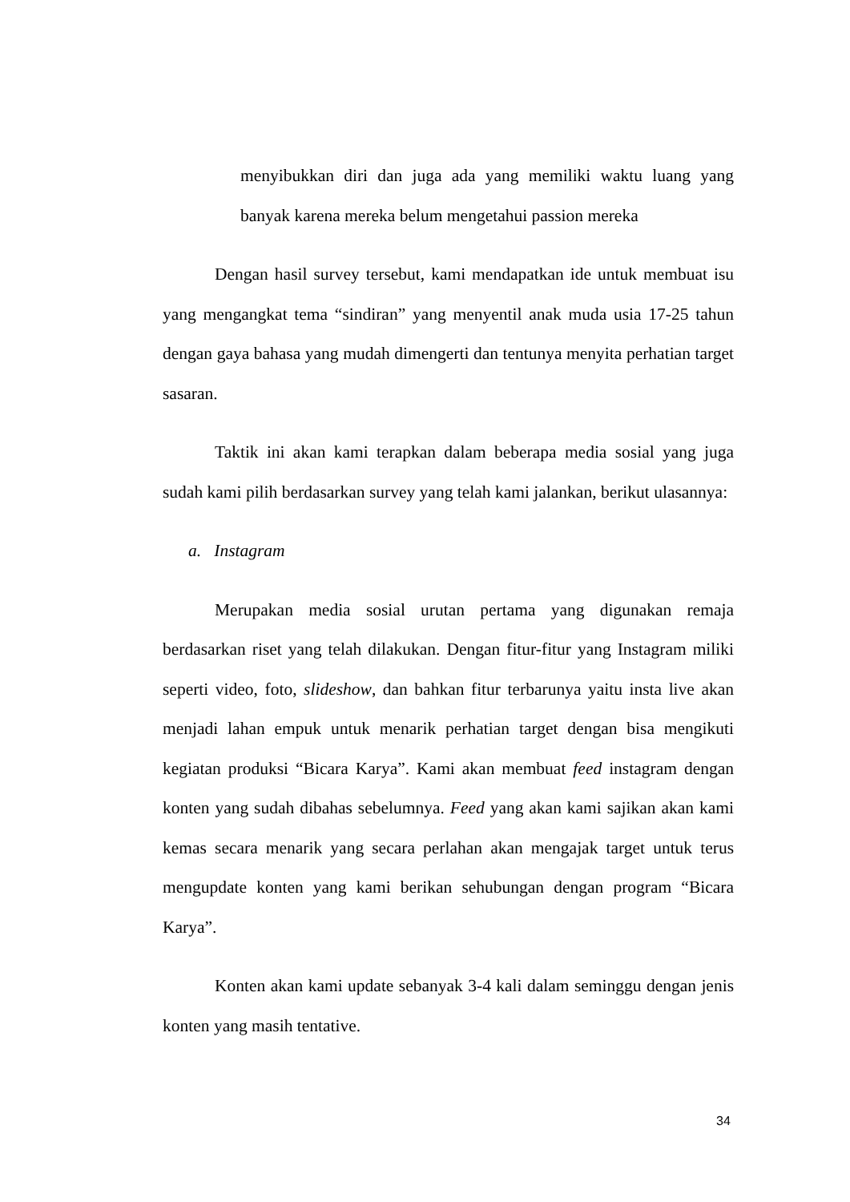menyibukkan diri dan juga ada yang memiliki waktu luang yang banyak karena mereka belum mengetahui passion mereka
Dengan hasil survey tersebut, kami mendapatkan ide untuk membuat isu yang mengangkat tema “sindiran” yang menyentil anak muda usia 17-25 tahun dengan gaya bahasa yang mudah dimengerti dan tentunya menyita perhatian target sasaran.
Taktik ini akan kami terapkan dalam beberapa media sosial yang juga sudah kami pilih berdasarkan survey yang telah kami jalankan, berikut ulasannya:
a. Instagram
Merupakan media sosial urutan pertama yang digunakan remaja berdasarkan riset yang telah dilakukan. Dengan fitur-fitur yang Instagram miliki seperti video, foto, slideshow, dan bahkan fitur terbarunya yaitu insta live akan menjadi lahan empuk untuk menarik perhatian target dengan bisa mengikuti kegiatan produksi “Bicara Karya”. Kami akan membuat feed instagram dengan konten yang sudah dibahas sebelumnya. Feed yang akan kami sajikan akan kami kemas secara menarik yang secara perlahan akan mengajak target untuk terus mengupdate konten yang kami berikan sehubungan dengan program “Bicara Karya”.
Konten akan kami update sebanyak 3-4 kali dalam seminggu dengan jenis konten yang masih tentative.
34